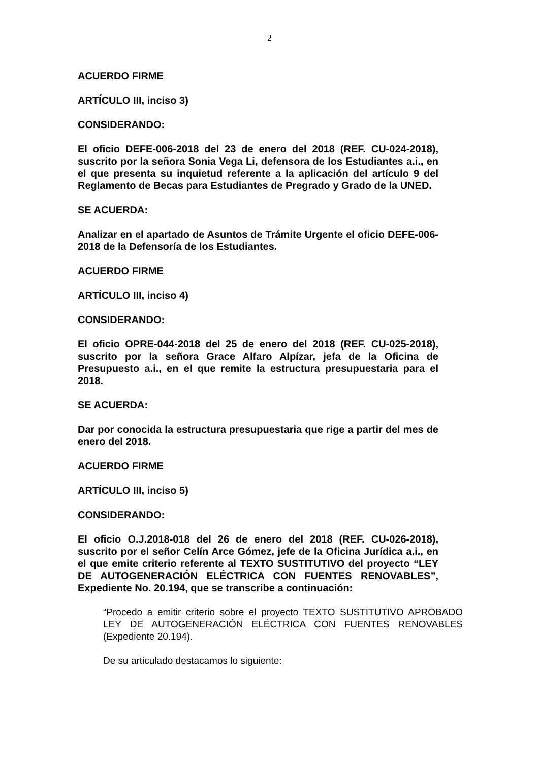2
ACUERDO FIRME
ARTÍCULO III, inciso 3)
CONSIDERANDO:
El oficio DEFE-006-2018 del 23 de enero del 2018 (REF. CU-024-2018), suscrito por la señora Sonia Vega Li, defensora de los Estudiantes a.i., en el que presenta su inquietud referente a la aplicación del artículo 9 del Reglamento de Becas para Estudiantes de Pregrado y Grado de la UNED.
SE ACUERDA:
Analizar en el apartado de Asuntos de Trámite Urgente el oficio DEFE-006-2018 de la Defensoría de los Estudiantes.
ACUERDO FIRME
ARTÍCULO III, inciso 4)
CONSIDERANDO:
El oficio OPRE-044-2018 del 25 de enero del 2018 (REF. CU-025-2018), suscrito por la señora Grace Alfaro Alpízar, jefa de la Oficina de Presupuesto a.i., en el que remite la estructura presupuestaria para el 2018.
SE ACUERDA:
Dar por conocida la estructura presupuestaria que rige a partir del mes de enero del 2018.
ACUERDO FIRME
ARTÍCULO III, inciso 5)
CONSIDERANDO:
El oficio O.J.2018-018 del 26 de enero del 2018 (REF. CU-026-2018), suscrito por el señor Celín Arce Gómez, jefe de la Oficina Jurídica a.i., en el que emite criterio referente al TEXTO SUSTITUTIVO del proyecto “LEY DE AUTOGENERACIÓN ELÉCTRICA CON FUENTES RENOVABLES”, Expediente No. 20.194, que se transcribe a continuación:
“Procedo a emitir criterio sobre el proyecto TEXTO SUSTITUTIVO APROBADO LEY DE AUTOGENERACIÓN ELÉCTRICA CON FUENTES RENOVABLES (Expediente 20.194).
De su articulado destacamos lo siguiente: